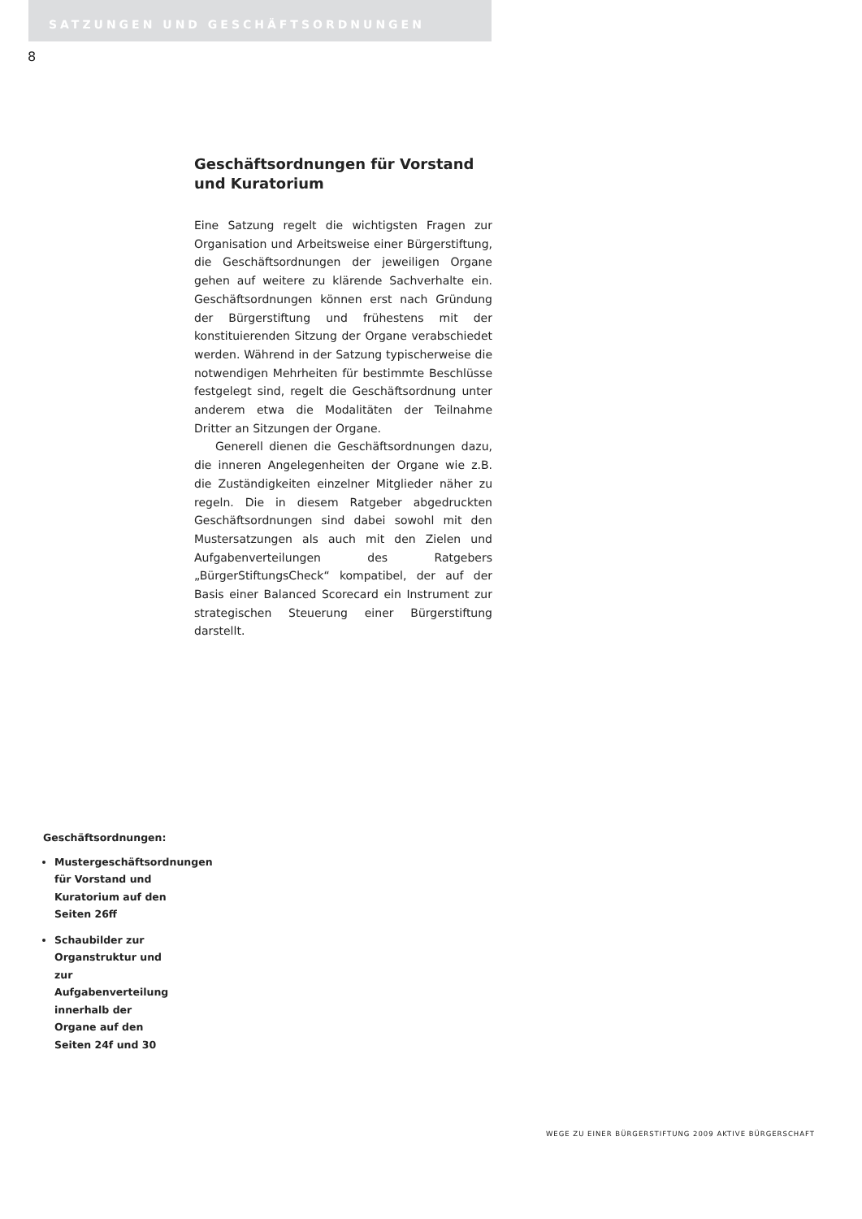SATZUNGEN UND GESCHÄFTSORDNUNGEN
8
Geschäftsordnungen für Vorstand und Kuratorium
Eine Satzung regelt die wichtigsten Fragen zur Organisation und Arbeitsweise einer Bürgerstiftung, die Geschäftsordnungen der jeweiligen Organe gehen auf weitere zu klärende Sachverhalte ein. Geschäftsordnungen können erst nach Gründung der Bürgerstiftung und frühestens mit der konstituierenden Sitzung der Organe verabschiedet werden. Während in der Satzung typischerweise die notwendigen Mehrheiten für bestimmte Beschlüsse festgelegt sind, regelt die Geschäftsordnung unter anderem etwa die Modalitäten der Teilnahme Dritter an Sitzungen der Organe.
Generell dienen die Geschäftsordnungen dazu, die inneren Angelegenheiten der Organe wie z.B. die Zuständigkeiten einzelner Mitglieder näher zu regeln. Die in diesem Ratgeber abgedruckten Geschäftsordnungen sind dabei sowohl mit den Mustersatzungen als auch mit den Zielen und Aufgabenverteilungen des Ratgebers „BürgerStiftungsCheck“ kompatibel, der auf der Basis einer Balanced Scorecard ein Instrument zur strategischen Steuerung einer Bürgerstiftung darstellt.
Geschäftsordnungen:
Mustergeschäftsordnungen für Vorstand und Kuratorium auf den Seiten 26ff
Schaubilder zur Organstruktur und zur Aufgabenverteilung innerhalb der Organe auf den Seiten 24f und 30
WEGE ZU EINER BÜRGERSTIFTUNG 2009 AKTIVE BÜRGERSCHAFT